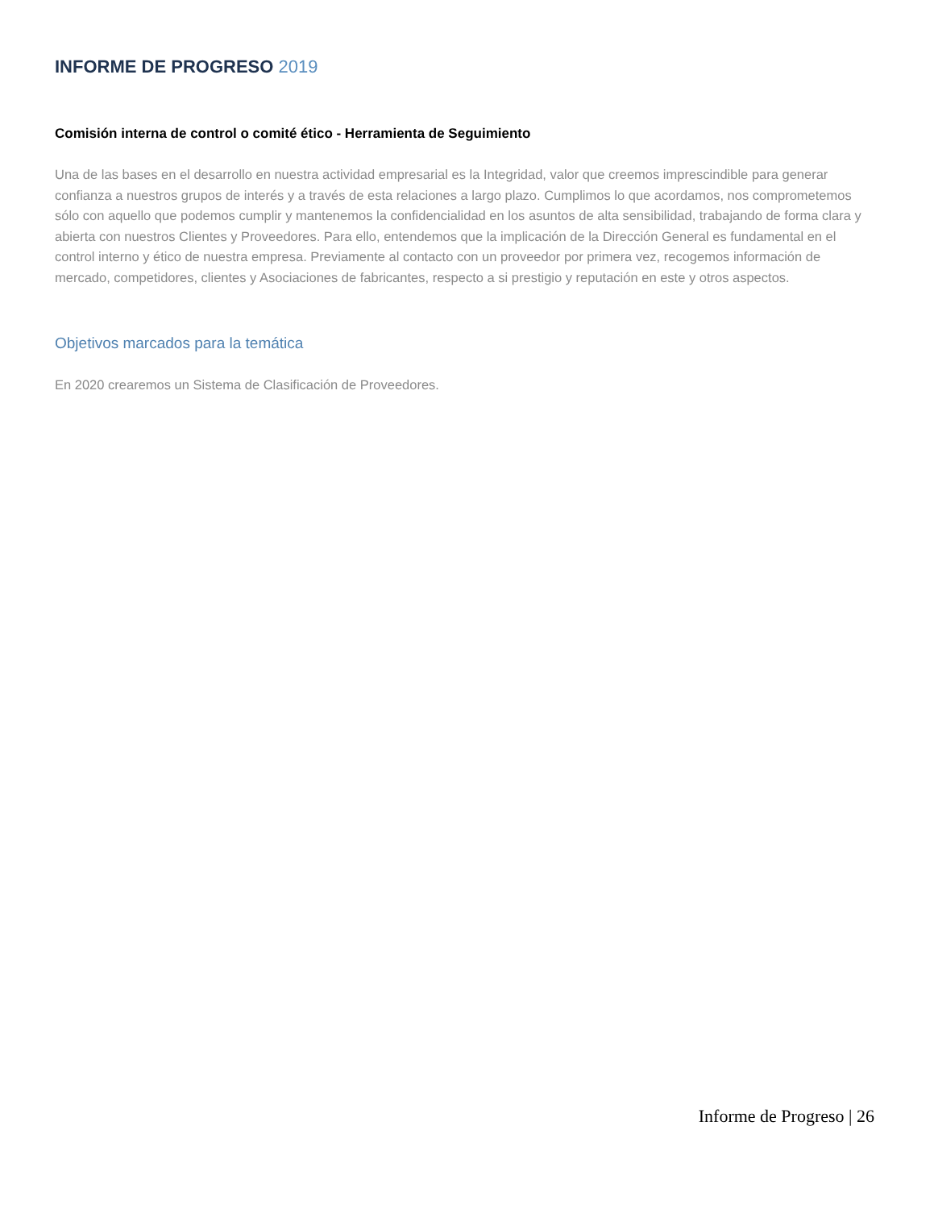INFORME DE PROGRESO 2019
Comisión interna de control o comité ético - Herramienta de Seguimiento
Una de las bases en el desarrollo en nuestra actividad empresarial es la Integridad, valor que creemos imprescindible para generar confianza a nuestros grupos de interés y a través de esta relaciones a largo plazo. Cumplimos lo que acordamos, nos comprometemos sólo con aquello que podemos cumplir y mantenemos la confidencialidad en los asuntos de alta sensibilidad, trabajando de forma clara y abierta con nuestros Clientes y Proveedores. Para ello, entendemos que la implicación de la Dirección General es fundamental en el control interno y ético de nuestra empresa. Previamente al contacto con un proveedor por primera vez, recogemos información de mercado, competidores, clientes y Asociaciones de fabricantes, respecto a si prestigio y reputación en este y otros aspectos.
Objetivos marcados para la temática
En 2020 crearemos un Sistema de Clasificación de Proveedores.
Informe de Progreso | 26